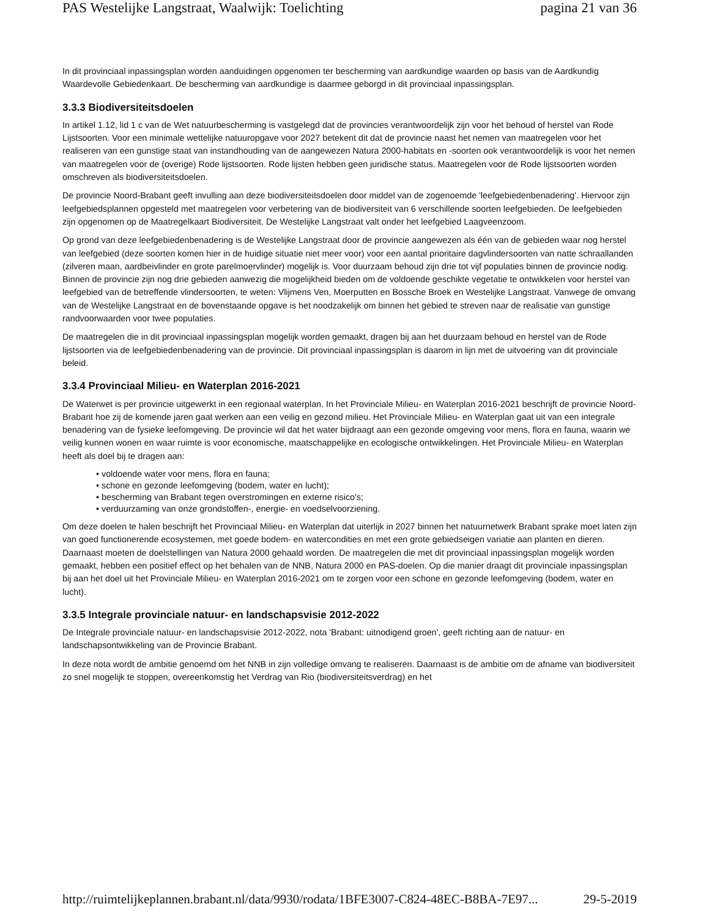PAS Westelijke Langstraat, Waalwijk: Toelichting pagina 21 van 36
In dit provinciaal inpassingsplan worden aanduidingen opgenomen ter bescherming van aardkundige waarden op basis van de Aardkundig Waardevolle Gebiedenkaart. De bescherming van aardkundige is daarmee geborgd in dit provinciaal inpassingsplan.
3.3.3 Biodiversiteitsdoelen
In artikel 1.12, lid 1 c van de Wet natuurbescherming is vastgelegd dat de provincies verantwoordelijk zijn voor het behoud of herstel van Rode Lijstsoorten. Voor een minimale wettelijke natuuropgave voor 2027 betekent dit dat de provincie naast het nemen van maatregelen voor het realiseren van een gunstige staat van instandhouding van de aangewezen Natura 2000-habitats en -soorten ook verantwoordelijk is voor het nemen van maatregelen voor de (overige) Rode lijstsoorten. Rode lijsten hebben geen juridische status. Maatregelen voor de Rode lijstsoorten worden omschreven als biodiversiteitsdoelen.
De provincie Noord-Brabant geeft invulling aan deze biodiversiteitsdoelen door middel van de zogenoemde 'leefgebiedenbenadering'. Hiervoor zijn leefgebiedsplannen opgesteld met maatregelen voor verbetering van de biodiversiteit van 6 verschillende soorten leefgebieden. De leefgebieden zijn opgenomen op de Maatregelkaart Biodiversiteit. De Westelijke Langstraat valt onder het leefgebied Laagveenzoom.
Op grond van deze leefgebiedenbenadering is de Westelijke Langstraat door de provincie aangewezen als één van de gebieden waar nog herstel van leefgebied (deze soorten komen hier in de huidige situatie niet meer voor) voor een aantal prioritaire dagvlindersoorten van natte schraallanden (zilveren maan, aardbeivlinder en grote parelmoervlinder) mogelijk is. Voor duurzaam behoud zijn drie tot vijf populaties binnen de provincie nodig. Binnen de provincie zijn nog drie gebieden aanwezig die mogelijkheid bieden om de voldoende geschikte vegetatie te ontwikkelen voor herstel van leefgebied van de betreffende vlindersoorten, te weten: Vlijmens Ven, Moerputten en Bossche Broek en Westelijke Langstraat. Vanwege de omvang van de Westelijke Langstraat en de bovenstaande opgave is het noodzakelijk om binnen het gebied te streven naar de realisatie van gunstige randvoorwaarden voor twee populaties.
De maatregelen die in dit provinciaal inpassingsplan mogelijk worden gemaakt, dragen bij aan het duurzaam behoud en herstel van de Rode lijstsoorten via de leefgebiedenbenadering van de provincie. Dit provinciaal inpassingsplan is daarom in lijn met de uitvoering van dit provinciale beleid.
3.3.4 Provinciaal Milieu- en Waterplan 2016-2021
De Waterwet is per provincie uitgewerkt in een regionaal waterplan. In het Provinciale Milieu- en Waterplan 2016-2021 beschrijft de provincie Noord-Brabant hoe zij de komende jaren gaat werken aan een veilig en gezond milieu. Het Provinciale Milieu- en Waterplan gaat uit van een integrale benadering van de fysieke leefomgeving. De provincie wil dat het water bijdraagt aan een gezonde omgeving voor mens, flora en fauna, waarin we veilig kunnen wonen en waar ruimte is voor economische, maatschappelijke en ecologische ontwikkelingen. Het Provinciale Milieu- en Waterplan heeft als doel bij te dragen aan:
• voldoende water voor mens, flora en fauna;
• schone en gezonde leefomgeving (bodem, water en lucht);
• bescherming van Brabant tegen overstromingen en externe risico's;
• verduurzaming van onze grondstoffen-, energie- en voedselvoorziening.
Om deze doelen te halen beschrijft het Provinciaal Milieu- en Waterplan dat uiterlijk in 2027 binnen het natuurnetwerk Brabant sprake moet laten zijn van goed functionerende ecosystemen, met goede bodem- en watercondities en met een grote gebiedseigen variatie aan planten en dieren. Daarnaast moeten de doelstellingen van Natura 2000 gehaald worden. De maatregelen die met dit provinciaal inpassingsplan mogelijk worden gemaakt, hebben een positief effect op het behalen van de NNB, Natura 2000 en PAS-doelen. Op die manier draagt dit provinciale inpassingsplan bij aan het doel uit het Provinciale Milieu- en Waterplan 2016-2021 om te zorgen voor een schone en gezonde leefomgeving (bodem, water en lucht).
3.3.5 Integrale provinciale natuur- en landschapsvisie 2012-2022
De Integrale provinciale natuur- en landschapsvisie 2012-2022, nota 'Brabant: uitnodigend groen', geeft richting aan de natuur- en landschapsontwikkeling van de Provincie Brabant.
In deze nota wordt de ambitie genoemd om het NNB in zijn volledige omvang te realiseren. Daarnaast is de ambitie om de afname van biodiversiteit zo snel mogelijk te stoppen, overeenkomstig het Verdrag van Rio (biodiversiteitsverdrag) en het
http://ruimtelijkeplannen.brabant.nl/data/9930/rodata/1BFE3007-C824-48EC-B8BA-7E97... 29-5-2019